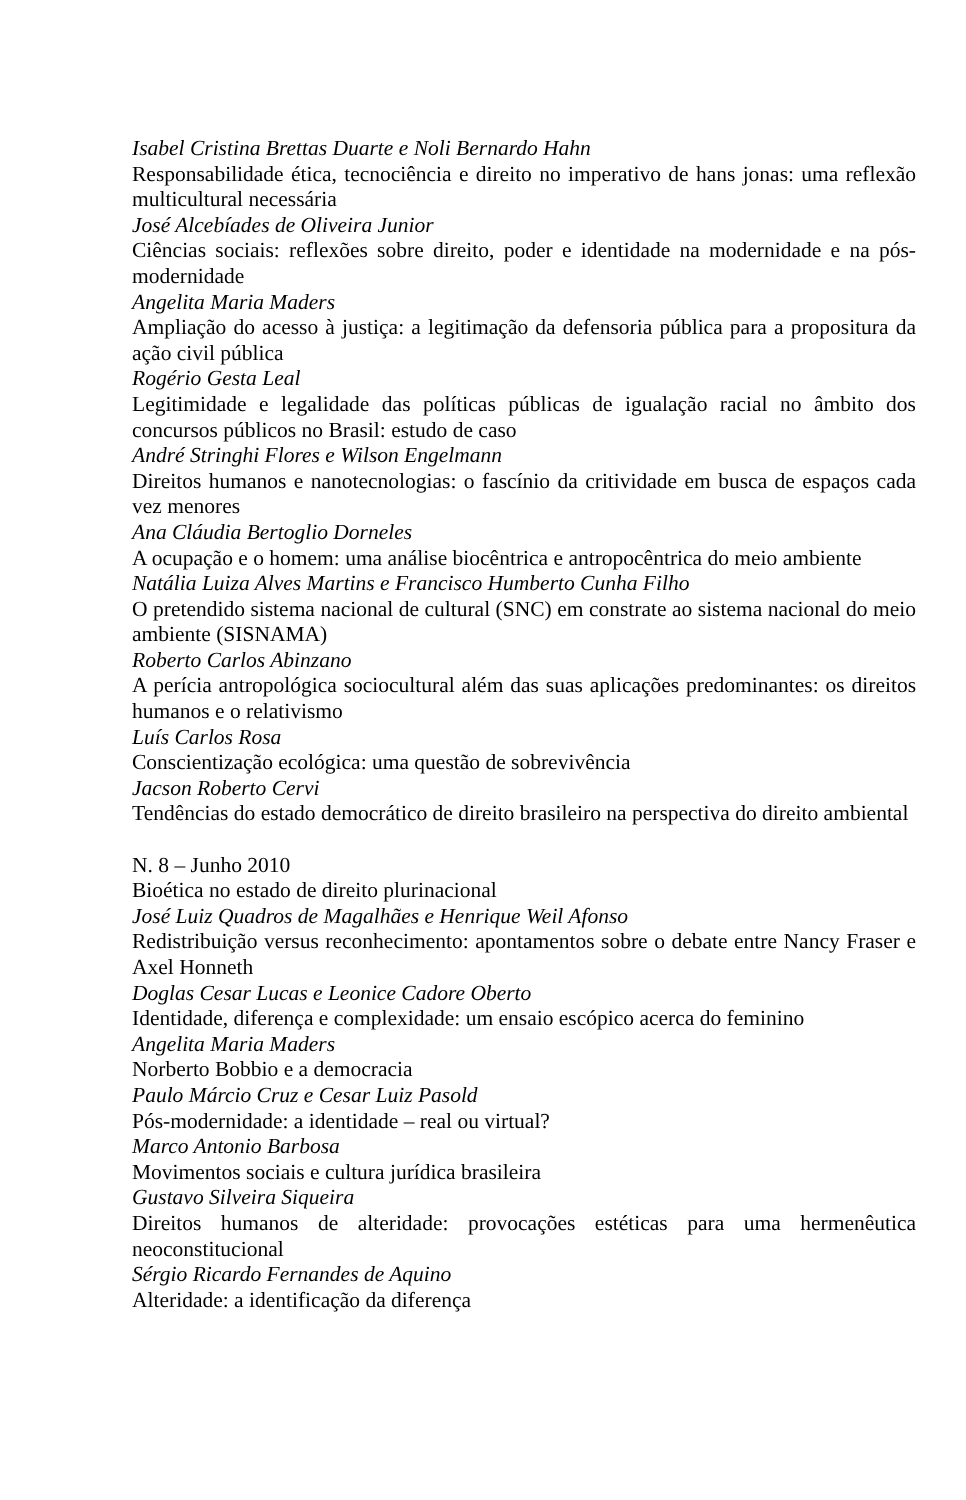Isabel Cristina Brettas Duarte e Noli Bernardo Hahn
Responsabilidade ética, tecnociência e direito no imperativo de hans jonas: uma reflexão multicultural necessária
José Alcebíades de Oliveira Junior
Ciências sociais: reflexões sobre direito, poder e identidade na modernidade e na pós-modernidade
Angelita Maria Maders
Ampliação do acesso à justiça: a legitimação da defensoria pública para a propositura da ação civil pública
Rogério Gesta Leal
Legitimidade e legalidade das políticas públicas de igualação racial no âmbito dos concursos públicos no Brasil: estudo de caso
André Stringhi Flores e Wilson Engelmann
Direitos humanos e nanotecnologias: o fascínio da critividade em busca de espaços cada vez menores
Ana Cláudia Bertoglio Dorneles
A ocupação e o homem: uma análise biocêntrica e antropocêntrica do meio ambiente
Natália Luiza Alves Martins e Francisco Humberto Cunha Filho
O pretendido sistema nacional de cultural (SNC) em constrate ao sistema nacional do meio ambiente (SISNAMA)
Roberto Carlos Abinzano
A perícia antropológica sociocultural além das suas aplicações predominantes: os direitos humanos e o relativismo
Luís Carlos Rosa
Conscientização ecológica: uma questão de sobrevivência
Jacson Roberto Cervi
Tendências do estado democrático de direito brasileiro na perspectiva do direito ambiental
N. 8 – Junho 2010
Bioética no estado de direito plurinacional
José Luiz Quadros de Magalhães e Henrique Weil Afonso
Redistribuição versus reconhecimento: apontamentos sobre o debate entre Nancy Fraser e Axel Honneth
Doglas Cesar Lucas e Leonice Cadore Oberto
Identidade, diferença e complexidade: um ensaio escópico acerca do feminino
Angelita Maria Maders
Norberto Bobbio e a democracia
Paulo Márcio Cruz e Cesar Luiz Pasold
Pós-modernidade: a identidade – real ou virtual?
Marco Antonio Barbosa
Movimentos sociais e cultura jurídica brasileira
Gustavo Silveira Siqueira
Direitos humanos de alteridade: provocações estéticas para uma hermenêutica neoconstitucional
Sérgio Ricardo Fernandes de Aquino
Alteridade: a identificação da diferença